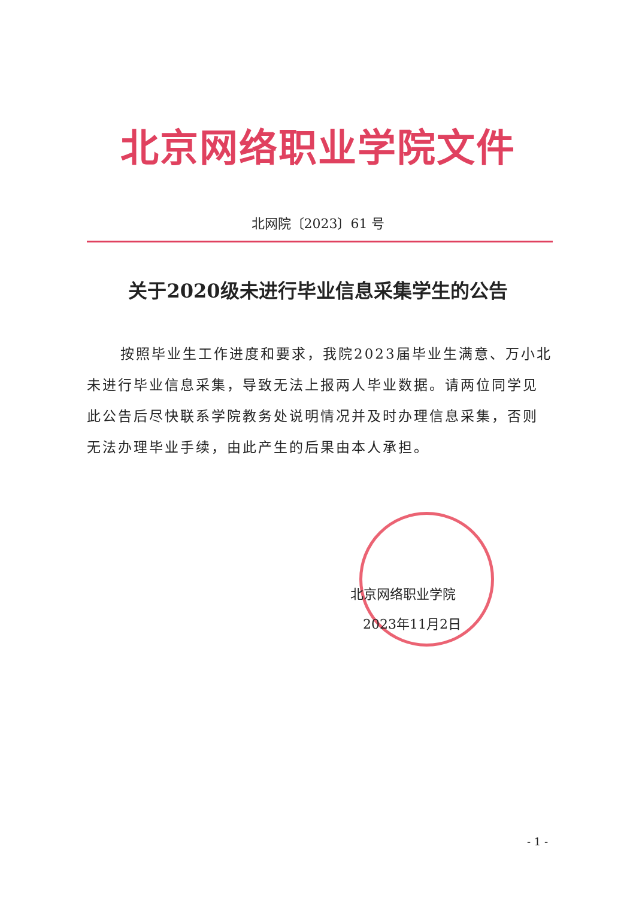北京网络职业学院文件
北网院〔2023〕61 号
关于2020级未进行毕业信息采集学生的公告
按照毕业生工作进度和要求，我院2023届毕业生满意、万小北未进行毕业信息采集，导致无法上报两人毕业数据。请两位同学见此公告后尽快联系学院教务处说明情况并及时办理信息采集，否则无法办理毕业手续，由此产生的后果由本人承担。
北京网络职业学院
2023年11月2日
- 1 -